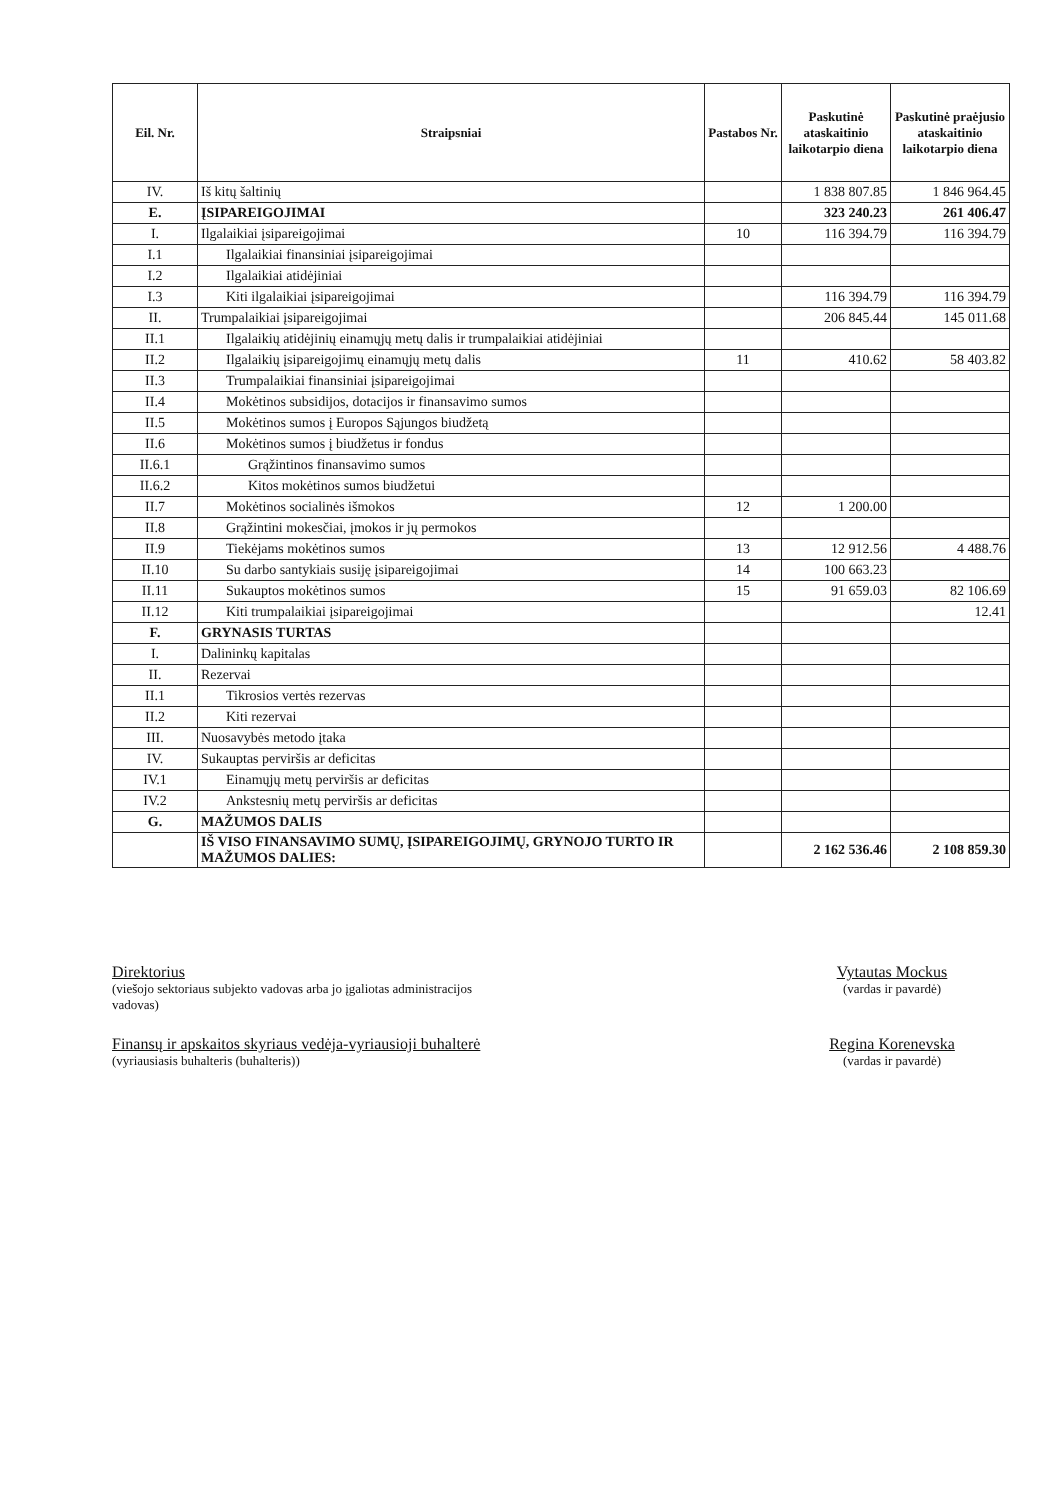| Eil. Nr. | Straipsniai | Pastabos Nr. | Paskutinė ataskaitinio laikotarpio diena | Paskutinė praėjusio ataskaitinio laikotarpio diena |
| --- | --- | --- | --- | --- |
| IV. | Iš kitų šaltinių | | 1 838 807.85 | 1 846 964.45 |
| E. | ĮSIPAREIGOJIMAI | | 323 240.23 | 261 406.47 |
| I. | Ilgalaikiai įsipareigojimai | 10 | 116 394.79 | 116 394.79 |
| I.1 | Ilgalaikiai finansiniai įsipareigojimai | | | |
| I.2 | Ilgalaikiai atidėjiniai | | | |
| I.3 | Kiti ilgalaikiai įsipareigojimai | | 116 394.79 | 116 394.79 |
| II. | Trumpalaikiai įsipareigojimai | | 206 845.44 | 145 011.68 |
| II.1 | Ilgalaikių atidėjinių einamųjų metų dalis ir trumpalaikiai atidėjiniai | | | |
| II.2 | Ilgalaikių įsipareigojimų einamųjų metų dalis | 11 | 410.62 | 58 403.82 |
| II.3 | Trumpalaikiai finansiniai įsipareigojimai | | | |
| II.4 | Mokėtinos subsidijos, dotacijos ir finansavimo sumos | | | |
| II.5 | Mokėtinos sumos į Europos Sąjungos biudžetą | | | |
| II.6 | Mokėtinos sumos į biudžetus ir fondus | | | |
| II.6.1 | Grąžintinos finansavimo sumos | | | |
| II.6.2 | Kitos mokėtinos sumos biudžetui | | | |
| II.7 | Mokėtinos socialinės išmokos | 12 | 1 200.00 | |
| II.8 | Grąžintini mokesčiai, įmokos ir jų permokos | | | |
| II.9 | Tiekėjams mokėtinos sumos | 13 | 12 912.56 | 4 488.76 |
| II.10 | Su darbo santykiais susiję įsipareigojimai | 14 | 100 663.23 | |
| II.11 | Sukauptos mokėtinos sumos | 15 | 91 659.03 | 82 106.69 |
| II.12 | Kiti trumpalaikiai įsipareigojimai | | | 12.41 |
| F. | GRYNASIS TURTAS | | | |
| I. | Dalininkų kapitalas | | | |
| II. | Rezervai | | | |
| II.1 | Tikrosios vertės rezervas | | | |
| II.2 | Kiti rezervai | | | |
| III. | Nuosavybės metodo įtaka | | | |
| IV. | Sukauptas perviršis ar deficitas | | | |
| IV.1 | Einamųjų metų perviršis ar deficitas | | | |
| IV.2 | Ankstesnių metų perviršis ar deficitas | | | |
| G. | MAŽUMOS DALIS | | | |
| | IŠ VISO FINANSAVIMO SUMŲ, ĮSIPAREIGOJIMŲ, GRYNOJO TURTO IR MAŽUMOS DALIES: | | 2 162 536.46 | 2 108 859.30 |
Direktorius
(viešojo sektoriaus subjekto vadovas arba jo įgaliotas administracijos
vadovas)
Vytautas Mockus
(vardas ir pavardė)
Finansų ir apskaitos skyriaus vedėja-vyriausioji buhalterė
(vyriausiasis buhalteris (buhalteris))
Regina Korenevska
(vardas ir pavardė)